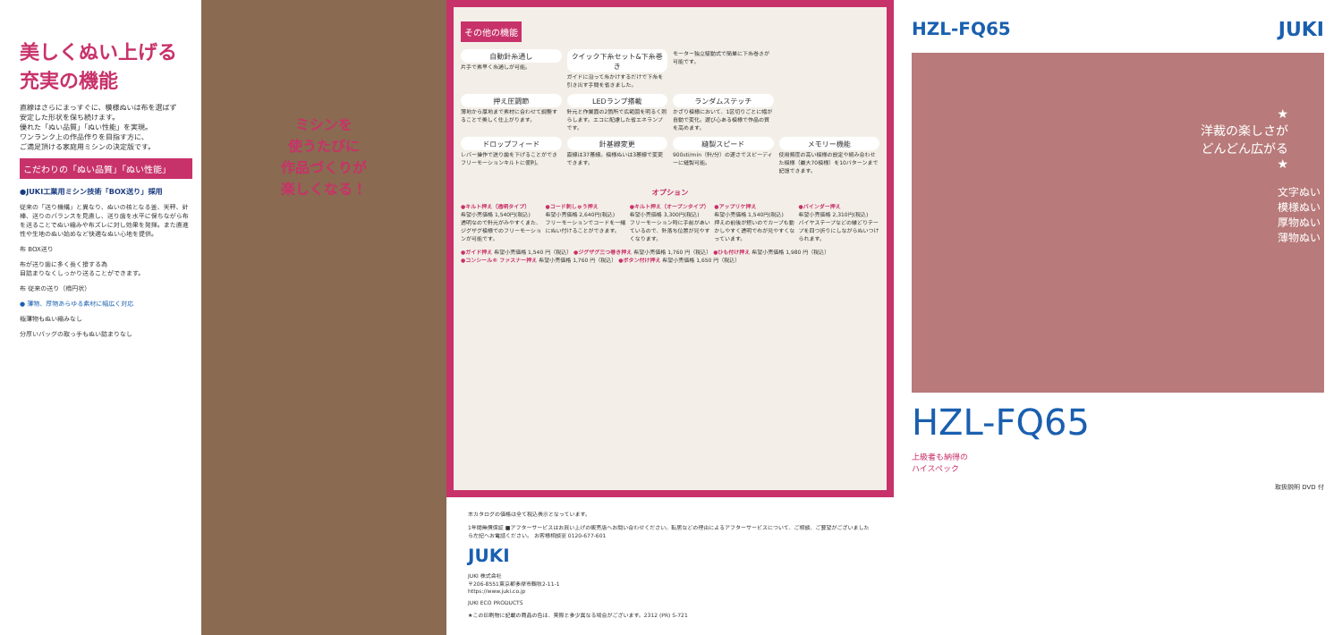美しくぬい上げる充実の機能
直線はさらにまっすぐに、模様ぬいは布を選ばず
安定した形状を保ち続けます。
優れた「ぬい品質」「ぬい性能」を実現。
ワンランク上の作品作りを目指す方に、
ご満足頂ける家庭用ミシンの決定版です。
こだわりの「ぬい品質」「ぬい性能」
●JUKI工業用ミシン技術「BOX送り」採用
従来の「送り機構」と異なり、ぬいの核となる釜、天秤、針棒、送りのバランスを見直し、送り歯を水平に保ちながら布を送ることでぬい縮みや布ズレに対し効果を発揮。また直進性や生地のぬい始めなど快適なぬい心地を提供。
布 BOX送り
布が送り歯に多く長く接する為
目詰まりなくしっかり送ることができます。
布 従来の送り（楕円状）
● 薄物、厚物あらゆる素材に幅広く対応
極薄物もぬい縮みなし
分厚いバッグの取っ手もぬい詰まりなし
ミシンを
使うたびに
作品づくりが
楽しくなる！
その他の機能
自動針糸通し
片手で素早く糸通しが可能。
クイック下糸セット&下糸巻き
ガイドに沿って糸かけするだけで下糸を引き出す手間を省きました。
モーター独立駆動式で簡単に下糸巻きが可能です。
押え圧調節
薄地から厚地まで素材に合わせて調整することで美しく仕上がります。
LEDランプ搭載
針元と作業面の2箇所で広範囲を明るく照らします。エコに配慮した省エネランプです。
ランダムステッチ
かざり模様において、1区切りごとに幅が自動で変化。遊び心ある模様で作品の質を高めます。
ドロップフィード
レバー操作で送り歯を下げることができフリーモーションキルトに便利。
針基線変更
直線は37基線。模様ぬいは3基線で変更できます。
縫製スピード
900sti/min（針/分）の速さでスピーディーに縫製可能。
メモリー機能
使用頻度の高い模様の設定や組み合わせた模様（最大70模様）を10パターンまで記憶できます。
オプション
●キルト押え（透明タイプ）
希望小売価格 1,540円(税込)
透明なので針元がみやすくまた、ジグザグ模様でのフリーモーションが可能です。
●コード刺しゅう押え
希望小売価格 2,640円(税込)
フリーモーションでコードを一緒にぬい付けることができます。
●キルト押え（オープンタイプ）
希望小売価格 3,300円(税込)
フリーモーション時に手前があいているので、針落ち位置が見やすくなります。
●アップリケ押え
希望小売価格 1,540円(税込)
押えの前後が短いのでカーブも動かしやすく透明で布が見やすくなっています。
●バインダー押え
希望小売価格 2,310円(税込)
バイヤステープなどの縁どりテープを四つ折りにしながらぬいつけられます。
●ガイド押え 希望小売価格 1,540 円（税込） ●ジグザグ三つ巻き押え 希望小売価格 1,760 円（税込） ●ひも付け押え 希望小売価格 1,980 円（税込）
●コンシール® ファスナー押え 希望小売価格 1,760 円（税込） ●ボタン付け押え 希望小売価格 1,650 円（税込）
本カタログの価格は全て税込表示となっています。
1年間無償保証 ■アフターサービスはお買い上げの販売店へお問い合わせください。転居などの理由によるアフターサービスについて、ご相談、ご要望がございましたら左記へお電話ください。 お客様相談室 0120-677-601
JUKI
JUKI 株式会社
〒206-8551東京都多摩市鶴牧2-11-1
https://www.juki.co.jp
JUKI ECO PRODUCTS
★この印刷物に記載の商品の色は、実際と多少異なる場合がございます。2312 (PR) S-721
HZL-FQ65 JUKI
★
洋裁の楽しさが
どんどん広がる
★
文字ぬい
模様ぬい
厚物ぬい
薄物ぬい
HZL-FQ65
上級者も納得の
ハイスペック
取扱説明 DVD 付